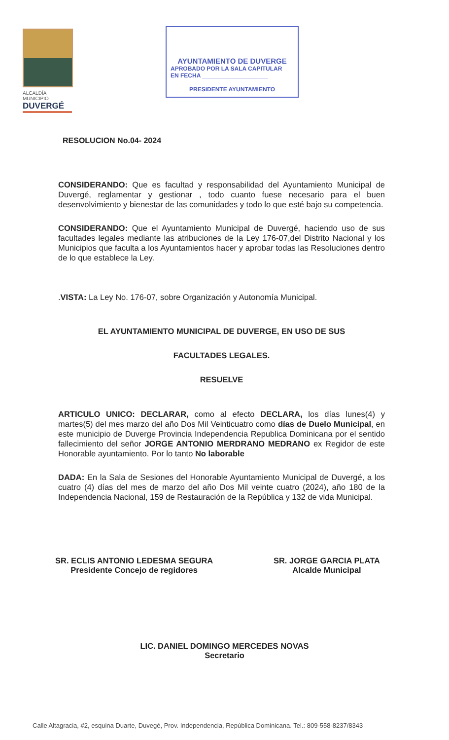ALCALDÍA MUNICIPIO
DUVERGÉ
AYUNTAMIENTO DE DUVERGE
APROBADO POR LA SALA CAPITULAR
EN FECHA ____________________
PRESIDENTE AYUNTAMIENTO
RESOLUCION No.04- 2024
CONSIDERANDO: Que es facultad y responsabilidad del Ayuntamiento Municipal de Duvergé, reglamentar y gestionar , todo cuanto fuese necesario para el buen desenvolvimiento y bienestar de las comunidades y todo lo que esté bajo su competencia.
CONSIDERANDO: Que el Ayuntamiento Municipal de Duvergé, haciendo uso de sus facultades legales mediante las atribuciones de la Ley 176-07,del Distrito Nacional y los Municipios que faculta a los Ayuntamientos hacer y aprobar todas las Resoluciones dentro de lo que establece la Ley.
.VISTA: La Ley No. 176-07, sobre Organización y Autonomía Municipal.
EL AYUNTAMIENTO MUNICIPAL DE DUVERGE, EN USO DE SUS
FACULTADES LEGALES.
RESUELVE
ARTICULO UNICO: DECLARAR, como al efecto DECLARA, los días lunes(4) y martes(5) del mes marzo del año Dos Mil Veinticuatro como días de Duelo Municipal, en este municipio de Duverge Provincia Independencia Republica Dominicana por el sentido fallecimiento del señor JORGE ANTONIO MERDRANO MEDRANO ex Regidor de este Honorable ayuntamiento. Por lo tanto No laborable
DADA: En la Sala de Sesiones del Honorable Ayuntamiento Municipal de Duvergé, a los cuatro (4) días del mes de marzo del año Dos Mil veinte cuatro (2024), año 180 de la Independencia Nacional, 159 de Restauración de la República y 132 de vida Municipal.
SR. ECLIS ANTONIO LEDESMA SEGURA
Presidente Concejo de regidores
SR. JORGE GARCIA PLATA
Alcalde Municipal
LIC. DANIEL DOMINGO MERCEDES NOVAS
Secretario
Calle Altagracia, #2, esquina Duarte, Duvegé, Prov. Independencia, República Dominicana. Tel.: 809-558-8237/8343